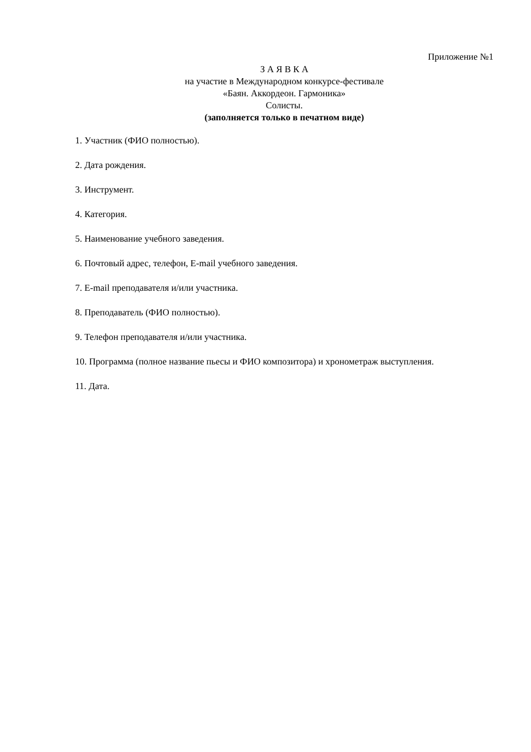Приложение №1
З А Я В К А
на участие в Международном конкурсе-фестивале
«Баян. Аккордеон. Гармоника»
Солисты.
(заполняется только в печатном виде)
1. Участник (ФИО полностью).
2. Дата рождения.
3. Инструмент.
4. Категория.
5. Наименование учебного заведения.
6. Почтовый адрес, телефон, E-mail учебного заведения.
7. E-mail преподавателя и/или участника.
8. Преподаватель (ФИО полностью).
9. Телефон преподавателя и/или участника.
10. Программа (полное название пьесы и ФИО композитора) и хронометраж выступления.
11. Дата.